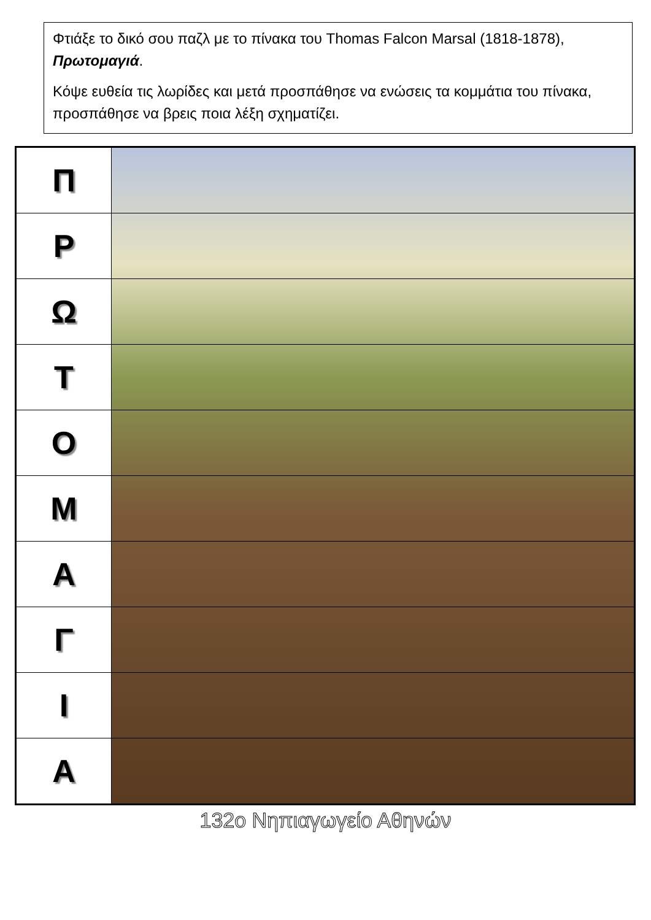Φτιάξε το δικό σου παζλ με το πίνακα του Thomas Falcon Marsal (1818-1878), Πρωτομαγιά.
Κόψε ευθεία τις λωρίδες και μετά προσπάθησε να ενώσεις τα κομμάτια του πίνακα, προσπάθησε να βρεις ποια λέξη σχηματίζει.
| Π | |
| Ρ | |
| Ω | |
| Τ | |
| Ο | |
| Μ | |
| Α | |
| Γ | |
| Ι | |
| Α | |
132ο Νηπιαγωγείο Αθηνών